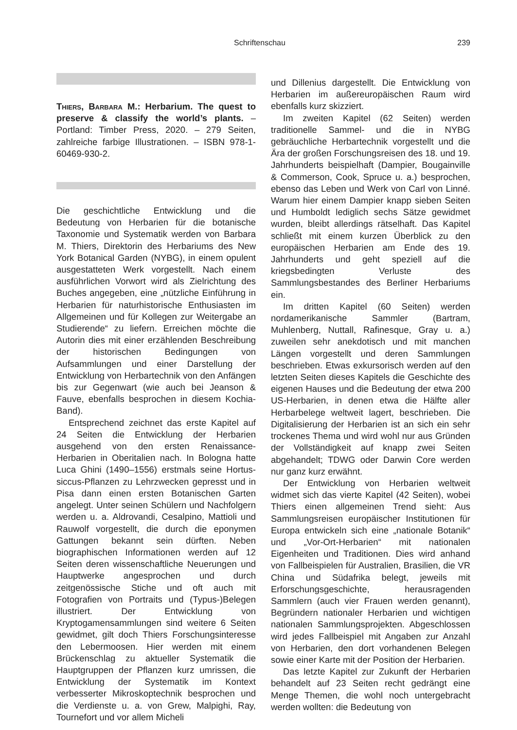Schriftenschau 239
Thiers, Barbara M.: Herbarium. The quest to preserve & classify the world’s plants. – Portland: Timber Press, 2020. – 279 Seiten, zahlreiche farbige Illustrationen. – ISBN 978-1-60469-930-2.
Die geschichtliche Entwicklung und die Bedeutung von Herbarien für die botanische Taxonomie und Systematik werden von Barbara M. Thiers, Direktorin des Herbariums des New York Botanical Garden (NYBG), in einem opulent ausgestatteten Werk vorgestellt. Nach einem ausführlichen Vorwort wird als Zielrichtung des Buches angegeben, eine „nützliche Einführung in Herbarien für naturhistorische Enthusiasten im Allgemeinen und für Kollegen zur Weitergabe an Studierende“ zu liefern. Erreichen möchte die Autorin dies mit einer erzählenden Beschreibung der historischen Bedingungen von Aufsammlungen und einer Darstellung der Entwicklung von Herbartechnik von den Anfängen bis zur Gegenwart (wie auch bei Jeanson & Fauve, ebenfalls besprochen in diesem Kochia-Band).
Entsprechend zeichnet das erste Kapitel auf 24 Seiten die Entwicklung der Herbarien ausgehend von den ersten Renaissance-Herbarien in Oberitalien nach. In Bologna hatte Luca Ghini (1490–1556) erstmals seine Hortus-siccus-Pflanzen zu Lehrzwecken gepresst und in Pisa dann einen ersten Botanischen Garten angelegt. Unter seinen Schülern und Nachfolgern werden u. a. Aldrovandi, Cesalpino, Mattioli und Rauwolf vorgestellt, die durch die eponymen Gattungen bekannt sein dürften. Neben biographischen Informationen werden auf 12 Seiten deren wissenschaftliche Neuerungen und Hauptwerke angesprochen und durch zeitgenössische Stiche und oft auch mit Fotografien von Portraits und (Typus-)Belegen illustriert. Der Entwicklung von Kryptogamensammlungen sind weitere 6 Seiten gewidmet, gilt doch Thiers Forschungsinteresse den Lebermoosen. Hier werden mit einem Brückenschlag zu aktueller Systematik die Hauptgruppen der Pflanzen kurz umrissen, die Entwicklung der Systematik im Kontext verbesserter Mikroskoptechnik besprochen und die Verdienste u. a. von Grew, Malpighi, Ray, Tournefort und vor allem Micheli
und Dillenius dargestellt. Die Entwicklung von Herbarien im außereuropäischen Raum wird ebenfalls kurz skizziert.
Im zweiten Kapitel (62 Seiten) werden traditionelle Sammel- und die in NYBG gebräuchliche Herbartechnik vorgestellt und die Ära der großen Forschungsreisen des 18. und 19. Jahrhunderts beispielhaft (Dampier, Bougainville & Commerson, Cook, Spruce u. a.) besprochen, ebenso das Leben und Werk von Carl von Linné. Warum hier einem Dampier knapp sieben Seiten und Humboldt lediglich sechs Sätze gewidmet wurden, bleibt allerdings rätselhaft. Das Kapitel schließt mit einem kurzen Überblick zu den europäischen Herbarien am Ende des 19. Jahrhunderts und geht speziell auf die kriegsbedingten Verluste des Sammlungsbestandes des Berliner Herbariums ein.
Im dritten Kapitel (60 Seiten) werden nordamerikanische Sammler (Bartram, Muhlenberg, Nuttall, Rafinesque, Gray u. a.) zuweilen sehr anekdotisch und mit manchen Längen vorgestellt und deren Sammlungen beschrieben. Etwas exkursorisch werden auf den letzten Seiten dieses Kapitels die Geschichte des eigenen Hauses und die Bedeutung der etwa 200 US-Herbarien, in denen etwa die Hälfte aller Herbarbelege weltweit lagert, beschrieben. Die Digitalisierung der Herbarien ist an sich ein sehr trockenes Thema und wird wohl nur aus Gründen der Vollständigkeit auf knapp zwei Seiten abgehandelt; TDWG oder Darwin Core werden nur ganz kurz erwähnt.
Der Entwicklung von Herbarien weltweit widmet sich das vierte Kapitel (42 Seiten), wobei Thiers einen allgemeinen Trend sieht: Aus Sammlungsreisen europäischer Institutionen für Europa entwickeln sich eine „nationale Botanik“ und „Vor-Ort-Herbarien“ mit nationalen Eigenheiten und Traditionen. Dies wird anhand von Fallbeispielen für Australien, Brasilien, die VR China und Südafrika belegt, jeweils mit Erforschungsgeschichte, herausragenden Sammlern (auch vier Frauen werden genannt), Begründern nationaler Herbarien und wichtigen nationalen Sammlungsprojekten. Abgeschlossen wird jedes Fallbeispiel mit Angaben zur Anzahl von Herbarien, den dort vorhandenen Belegen sowie einer Karte mit der Position der Herbarien.
Das letzte Kapitel zur Zukunft der Herbarien behandelt auf 23 Seiten recht gedrängt eine Menge Themen, die wohl noch untergebracht werden wollten: die Bedeutung von